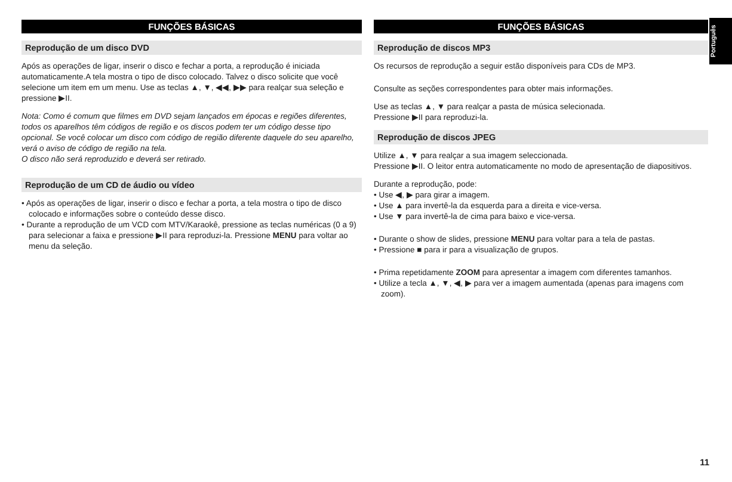Português
FUNÇÕES BÁSICAS
Reprodução de um disco DVD
Após as operações de ligar, inserir o disco e fechar a porta, a reprodução é iniciada automaticamente.A tela mostra o tipo de disco colocado. Talvez o disco solicite que você selecione um item em um menu. Use as teclas ▲, ▼, ◀◀, ▶▶ para realçar sua seleção e pressione ▶II.
Nota: Como é comum que filmes em DVD sejam lançados em épocas e regiões diferentes, todos os aparelhos têm códigos de região e os discos podem ter um código desse tipo opcional. Se você colocar um disco com código de região diferente daquele do seu aparelho, verá o aviso de código de região na tela.
O disco não será reproduzido e deverá ser retirado.
Reprodução de um CD de áudio ou vídeo
• Após as operações de ligar, inserir o disco e fechar a porta, a tela mostra o tipo de disco colocado e informações sobre o conteúdo desse disco.
• Durante a reprodução de um VCD com MTV/Karaokê, pressione as teclas numéricas (0 a 9) para selecionar a faixa e pressione ▶II para reproduzi-la. Pressione MENU para voltar ao menu da seleção.
FUNÇÕES BÁSICAS
Reprodução de discos MP3
Os recursos de reprodução a seguir estão disponíveis para CDs de MP3.
Consulte as seções correspondentes para obter mais informações.
Use as teclas ▲, ▼ para realçar a pasta de música selecionada.
Pressione ▶II para reproduzi-la.
Reprodução de discos JPEG
Utilize ▲, ▼ para realçar a sua imagem seleccionada.
Pressione ▶II. O leitor entra automaticamente no modo de apresentação de diapositivos.
Durante a reprodução, pode:
• Use ◀, ▶ para girar a imagem.
• Use ▲ para invertê-la da esquerda para a direita e vice-versa.
• Use ▼ para invertê-la de cima para baixo e vice-versa.
• Durante o show de slides, pressione MENU para voltar para a tela de pastas.
• Pressione ■ para ir para a visualização de grupos.
• Prima repetidamente ZOOM para apresentar a imagem com diferentes tamanhos.
• Utilize a tecla ▲, ▼, ◀, ▶ para ver a imagem aumentada (apenas para imagens com zoom).
11